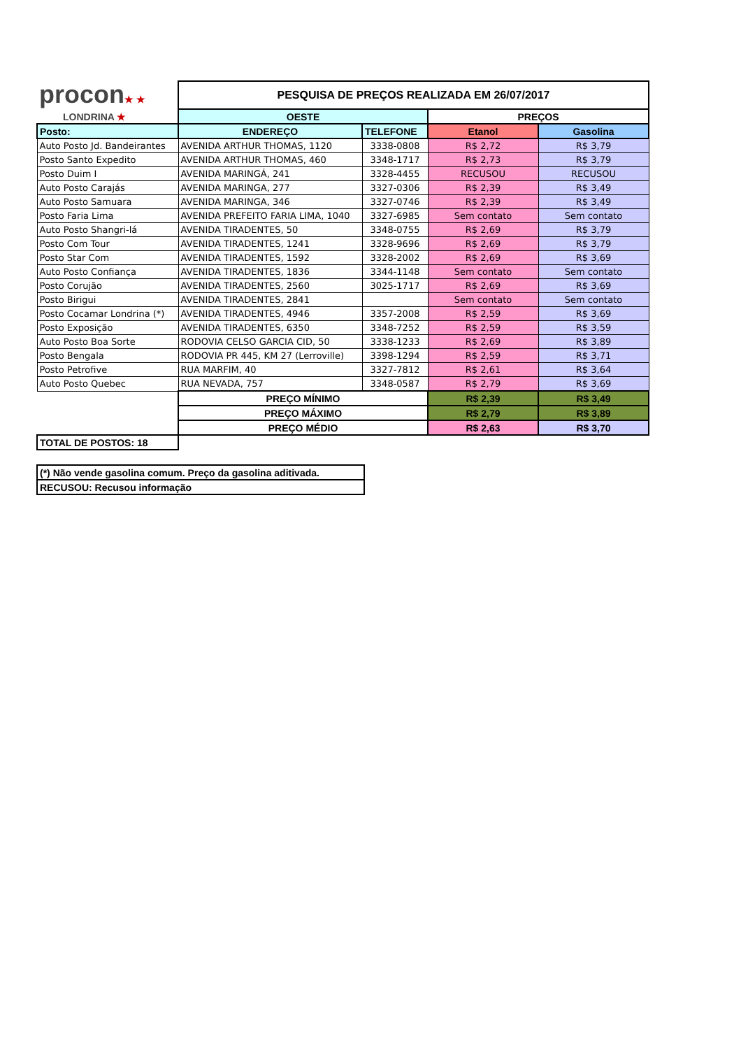| procon ★ ★ LONDRINA ★ | PESQUISA DE PREÇOS REALIZADA EM 26/07/2017 | | | |
| | OESTE | | PREÇOS | |
| Posto: | ENDEREÇO | TELEFONE | Etanol | Gasolina |
| Auto Posto Jd. Bandeirantes | AVENIDA ARTHUR THOMAS, 1120 | 3338-0808 | R$ 2,72 | R$ 3,79 |
| Posto Santo Expedito | AVENIDA ARTHUR THOMAS, 460 | 3348-1717 | R$ 2,73 | R$ 3,79 |
| Posto Duim I | AVENIDA MARINGÁ, 241 | 3328-4455 | RECUSOU | RECUSOU |
| Auto Posto Carajás | AVENIDA MARINGA, 277 | 3327-0306 | R$ 2,39 | R$ 3,49 |
| Auto Posto Samuara | AVENIDA MARINGA, 346 | 3327-0746 | R$ 2,39 | R$ 3,49 |
| Posto Faria Lima | AVENIDA PREFEITO FARIA LIMA, 1040 | 3327-6985 | Sem contato | Sem contato |
| Auto Posto Shangri-lá | AVENIDA TIRADENTES, 50 | 3348-0755 | R$ 2,69 | R$ 3,79 |
| Posto Com Tour | AVENIDA TIRADENTES, 1241 | 3328-9696 | R$ 2,69 | R$ 3,79 |
| Posto Star Com | AVENIDA TIRADENTES, 1592 | 3328-2002 | R$ 2,69 | R$ 3,69 |
| Auto Posto Confiança | AVENIDA TIRADENTES, 1836 | 3344-1148 | Sem contato | Sem contato |
| Posto Corujão | AVENIDA TIRADENTES, 2560 | 3025-1717 | R$ 2,69 | R$ 3,69 |
| Posto Birigui | AVENIDA TIRADENTES, 2841 | | Sem contato | Sem contato |
| Posto Cocamar Londrina (*) | AVENIDA TIRADENTES, 4946 | 3357-2008 | R$ 2,59 | R$ 3,69 |
| Posto Exposição | AVENIDA TIRADENTES, 6350 | 3348-7252 | R$ 2,59 | R$ 3,59 |
| Auto Posto Boa Sorte | RODOVIA CELSO GARCIA CID, 50 | 3338-1233 | R$ 2,69 | R$ 3,89 |
| Posto Bengala | RODOVIA PR 445, KM 27 (Lerroville) | 3398-1294 | R$ 2,59 | R$ 3,71 |
| Posto Petrofive | RUA MARFIM, 40 | 3327-7812 | R$ 2,61 | R$ 3,64 |
| Auto Posto Quebec | RUA NEVADA, 757 | 3348-0587 | R$ 2,79 | R$ 3,69 |
| | PREÇO MÍNIMO | | R$ 2,39 | R$ 3,49 |
| | PREÇO MÁXIMO | | R$ 2,79 | R$ 3,89 |
| | PREÇO MÉDIO | | R$ 2,63 | R$ 3,70 |
| TOTAL DE POSTOS: 18 | | | | |
| (*) Não vende gasolina comum. Preço da gasolina aditivada. |
| RECUSOU: Recusou informação |